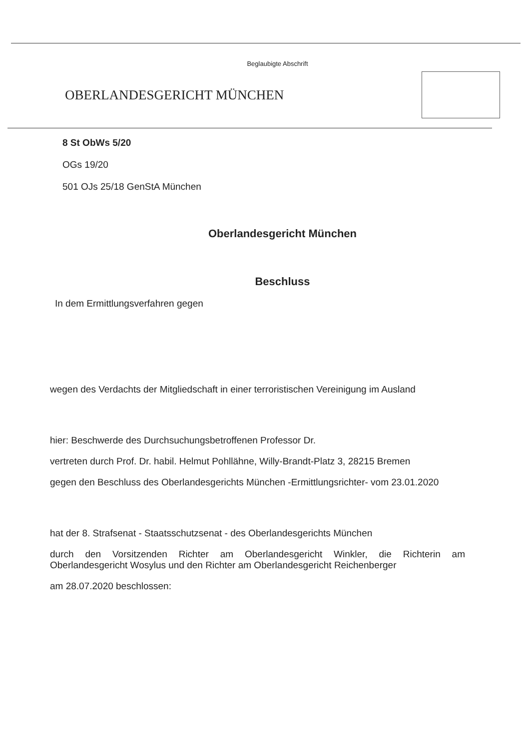Beglaubigte Abschrift
OBERLANDESGERICHT MÜNCHEN
8 St ObWs 5/20
OGs 19/20
501 OJs 25/18 GenStA München
Oberlandesgericht München
Beschluss
In dem Ermittlungsverfahren gegen
wegen des Verdachts der Mitgliedschaft in einer terroristischen Vereinigung im Ausland
hier: Beschwerde des Durchsuchungsbetroffenen Professor Dr.
vertreten durch Prof. Dr. habil. Helmut Pohllähne, Willy-Brandt-Platz 3, 28215 Bremen
gegen den Beschluss des Oberlandesgerichts München -Ermittlungsrichter- vom 23.01.2020
hat der 8. Strafsenat - Staatsschutzsenat - des Oberlandesgerichts München
durch den Vorsitzenden Richter am Oberlandesgericht Winkler, die Richterin am Oberlandesgericht Wosylus und den Richter am Oberlandesgericht Reichenberger
am 28.07.2020 beschlossen: